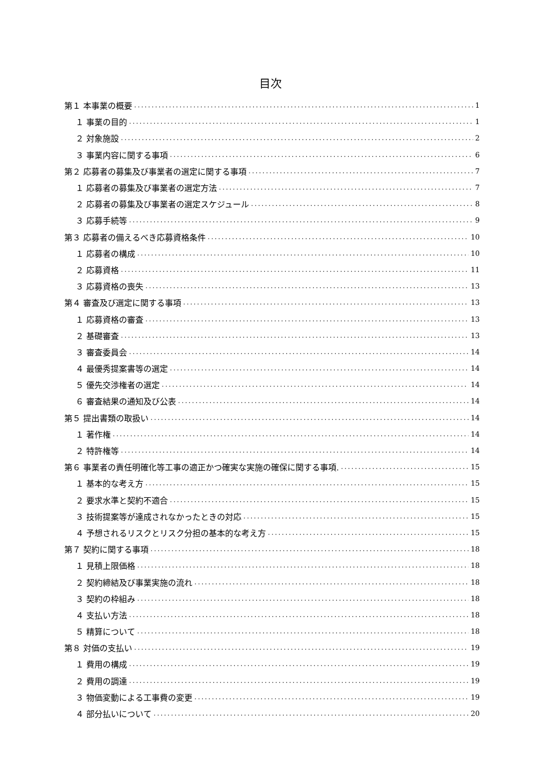目次
第１ 本事業の概要 1
１ 事業の目的 1
２ 対象施設 2
３ 事業内容に関する事項 6
第２ 応募者の募集及び事業者の選定に関する事項 7
１ 応募者の募集及び事業者の選定方法 7
２ 応募者の募集及び事業者の選定スケジュール 8
３ 応募手続等 9
第３ 応募者の備えるべき応募資格条件 10
１ 応募者の構成 10
２ 応募資格 11
３ 応募資格の喪失 13
第４ 審査及び選定に関する事項 13
１ 応募資格の審査 13
２ 基礎審査 13
３ 審査委員会 14
４ 最優秀提案書等の選定 14
５ 優先交渉権者の選定 14
６ 審査結果の通知及び公表 14
第５ 提出書類の取扱い 14
１ 著作権 14
２ 特許権等 14
第６ 事業者の責任明確化等工事の適正かつ確実な実施の確保に関する事項. 15
１ 基本的な考え方 15
２ 要求水準と契約不適合 15
３ 技術提案等が達成されなかったときの対応 15
４ 予想されるリスクとリスク分担の基本的な考え方 15
第７ 契約に関する事項 18
１ 見積上限価格 18
２ 契約締結及び事業実施の流れ 18
３ 契約の枠組み 18
４ 支払い方法 18
５ 精算について 18
第８ 対価の支払い 19
１ 費用の構成 19
２ 費用の調達 19
３ 物価変動による工事費の変更 19
４ 部分払いについて 20